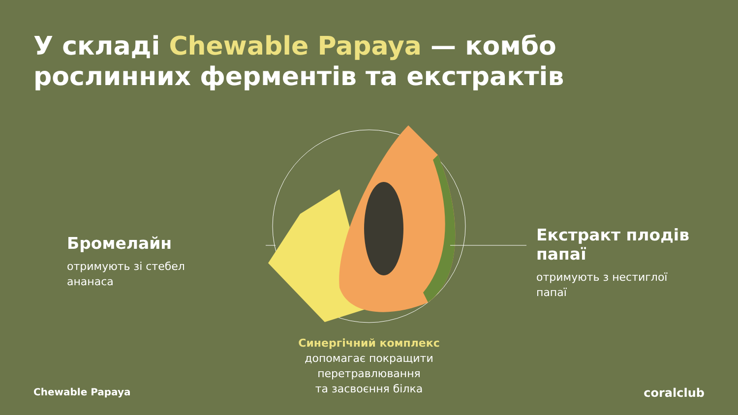У складі Chewable Papaya — комбо
рослинних ферментів та екстрактів
Бромелайн
отримують зі стебел
ананаса
Екстракт плодів
папаї
отримують з нестиглої
папаї
Синергічний комплекс
допомагає покращити
перетравлювання
та засвоєння білка
Chewable Papaya coralclub